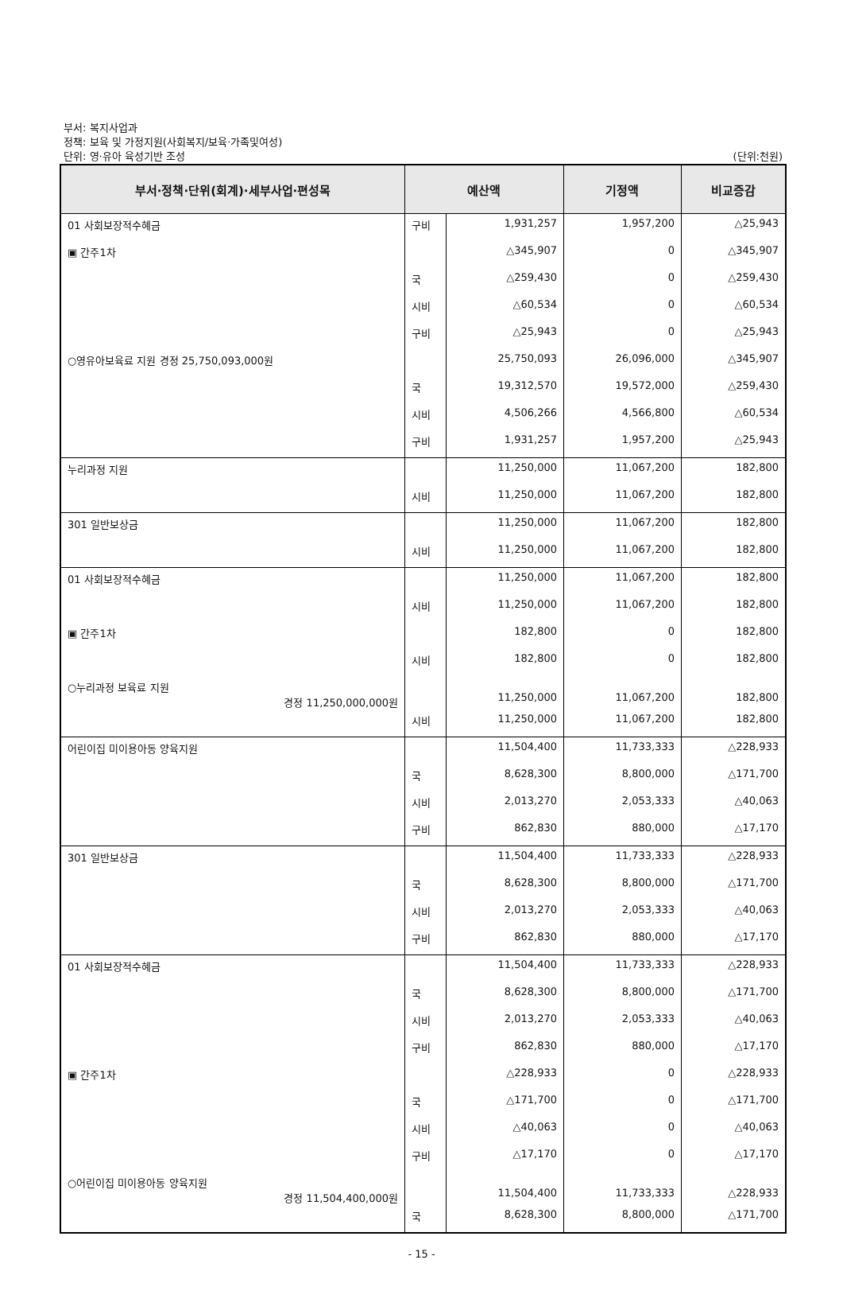부서: 복지사업과
정책: 보육 및 가정지원(사회복지/보육·가족및여성)
단위: 영·유아 육성기반 조성 (단위:천원)
| 부서·정책·단위(회계)·세부사업·편성목 | 예산액 | | 기정액 | 비교증감 |
| --- | --- | --- | --- | --- |
| 01 사회보장적수혜금 | 구비 | 1,931,257 | 1,957,200 | △25,943 |
| ▣ 간주1차 | | △345,907 | 0 | △345,907 |
| | 국 | △259,430 | 0 | △259,430 |
| | 시비 | △60,534 | 0 | △60,534 |
| | 구비 | △25,943 | 0 | △25,943 |
| ○영유아보육료 지원 경정 25,750,093,000원 | | 25,750,093 | 26,096,000 | △345,907 |
| | 국 | 19,312,570 | 19,572,000 | △259,430 |
| | 시비 | 4,506,266 | 4,566,800 | △60,534 |
| | 구비 | 1,931,257 | 1,957,200 | △25,943 |
| 누리과정 지원 | | 11,250,000 | 11,067,200 | 182,800 |
| | 시비 | 11,250,000 | 11,067,200 | 182,800 |
| 301 일반보상금 | | 11,250,000 | 11,067,200 | 182,800 |
| | 시비 | 11,250,000 | 11,067,200 | 182,800 |
| 01 사회보장적수혜금 | | 11,250,000 | 11,067,200 | 182,800 |
| | 시비 | 11,250,000 | 11,067,200 | 182,800 |
| ▣ 간주1차 | | 182,800 | 0 | 182,800 |
| | 시비 | 182,800 | 0 | 182,800 |
| ○누리과정 보육료 지원 경정 11,250,000,000원 | | 11,250,000 | 11,067,200 | 182,800 |
| | 시비 | 11,250,000 | 11,067,200 | 182,800 |
| 어린이집 미이용아동 양육지원 | | 11,504,400 | 11,733,333 | △228,933 |
| | 국 | 8,628,300 | 8,800,000 | △171,700 |
| | 시비 | 2,013,270 | 2,053,333 | △40,063 |
| | 구비 | 862,830 | 880,000 | △17,170 |
| 301 일반보상금 | | 11,504,400 | 11,733,333 | △228,933 |
| | 국 | 8,628,300 | 8,800,000 | △171,700 |
| | 시비 | 2,013,270 | 2,053,333 | △40,063 |
| | 구비 | 862,830 | 880,000 | △17,170 |
| 01 사회보장적수혜금 | | 11,504,400 | 11,733,333 | △228,933 |
| | 국 | 8,628,300 | 8,800,000 | △171,700 |
| | 시비 | 2,013,270 | 2,053,333 | △40,063 |
| | 구비 | 862,830 | 880,000 | △17,170 |
| ▣ 간주1차 | | △228,933 | 0 | △228,933 |
| | 국 | △171,700 | 0 | △171,700 |
| | 시비 | △40,063 | 0 | △40,063 |
| | 구비 | △17,170 | 0 | △17,170 |
| ○어린이집 미이용아동 양육지원 경정 11,504,400,000원 | | 11,504,400 | 11,733,333 | △228,933 |
| | 국 | 8,628,300 | 8,800,000 | △171,700 |
- 15 -